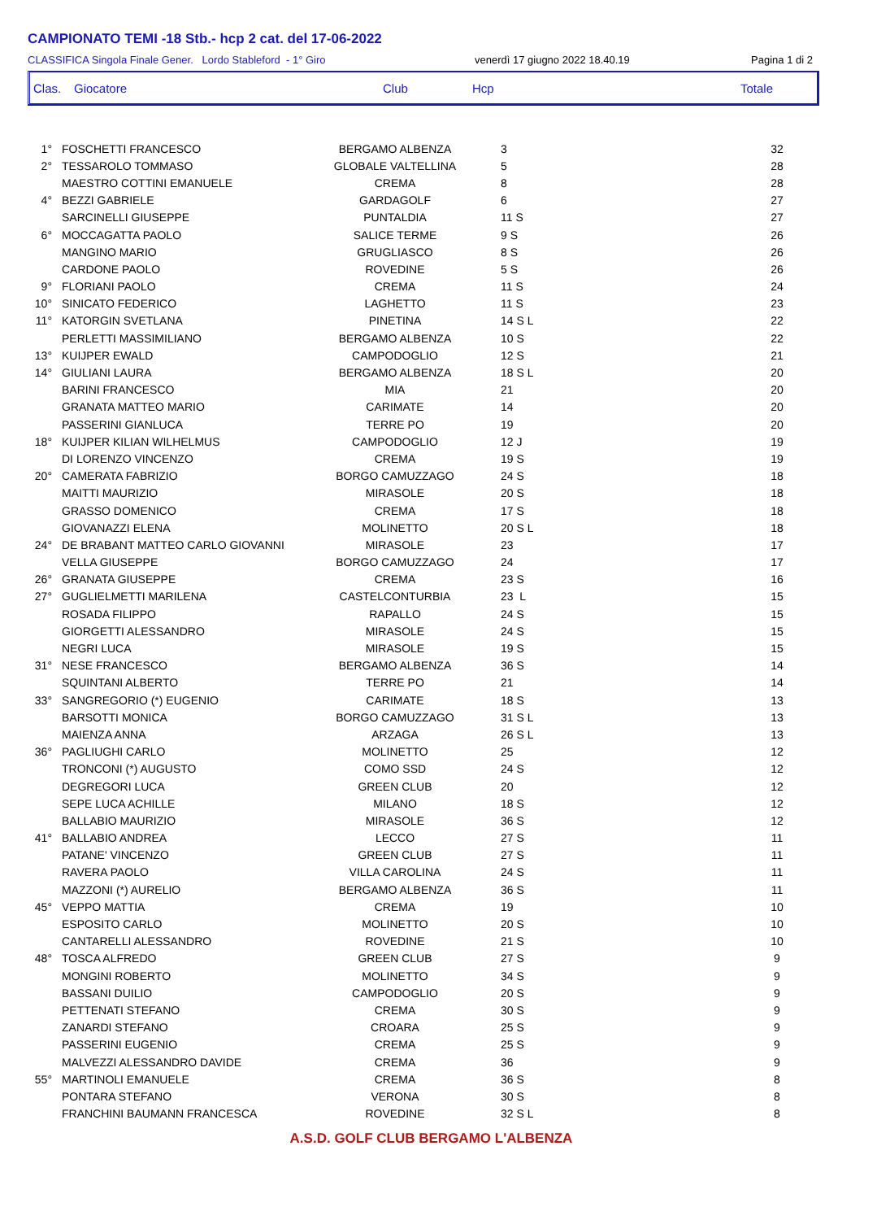CAMPIONATO TEMI -18 Stb.- hcp 2 cat. del 17-06-2022
CLASSIFICA Singola Finale Gener. Lordo Stableford - 1° Giro venerdì 17 giugno 2022 18.40.19 Pagina 1 di 2
Clas. Giocatore Club Hcp Totale
| 1° | FOSCHETTI FRANCESCO | BERGAMO ALBENZA | 3 | 32 |
| 2° | TESSAROLO TOMMASO | GLOBALE VALTELLINA | 5 | 28 |
| | MAESTRO COTTINI EMANUELE | CREMA | 8 | 28 |
| 4° | BEZZI GABRIELE | GARDAGOLF | 6 | 27 |
| | SARCINELLI GIUSEPPE | PUNTALDIA | 11 S | 27 |
| 6° | MOCCAGATTA PAOLO | SALICE TERME | 9 S | 26 |
| | MANGINO MARIO | GRUGLIASCO | 8 S | 26 |
| | CARDONE PAOLO | ROVEDINE | 5 S | 26 |
| 9° | FLORIANI PAOLO | CREMA | 11 S | 24 |
| 10° | SINICATO FEDERICO | LAGHETTO | 11 S | 23 |
| 11° | KATORGIN SVETLANA | PINETINA | 14 S L | 22 |
| | PERLETTI MASSIMILIANO | BERGAMO ALBENZA | 10 S | 22 |
| 13° | KUIJPER EWALD | CAMPODOGLIO | 12 S | 21 |
| 14° | GIULIANI LAURA | BERGAMO ALBENZA | 18 S L | 20 |
| | BARINI FRANCESCO | MIA | 21 | 20 |
| | GRANATA MATTEO MARIO | CARIMATE | 14 | 20 |
| | PASSERINI GIANLUCA | TERRE PO | 19 | 20 |
| 18° | KUIJPER KILIAN WILHELMUS | CAMPODOGLIO | 12 J | 19 |
| | DI LORENZO VINCENZO | CREMA | 19 S | 19 |
| 20° | CAMERATA FABRIZIO | BORGO CAMUZZAGO | 24 S | 18 |
| | MAITTI MAURIZIO | MIRASOLE | 20 S | 18 |
| | GRASSO DOMENICO | CREMA | 17 S | 18 |
| | GIOVANAZZI ELENA | MOLINETTO | 20 S L | 18 |
| 24° | DE BRABANT MATTEO CARLO GIOVANNI | MIRASOLE | 23 | 17 |
| | VELLA GIUSEPPE | BORGO CAMUZZAGO | 24 | 17 |
| 26° | GRANATA GIUSEPPE | CREMA | 23 S | 16 |
| 27° | GUGLIELMETTI MARILENA | CASTELCONTURBIA | 23 L | 15 |
| | ROSADA FILIPPO | RAPALLO | 24 S | 15 |
| | GIORGETTI ALESSANDRO | MIRASOLE | 24 S | 15 |
| | NEGRI LUCA | MIRASOLE | 19 S | 15 |
| 31° | NESE FRANCESCO | BERGAMO ALBENZA | 36 S | 14 |
| | SQUINTANI ALBERTO | TERRE PO | 21 | 14 |
| 33° | SANGREGORIO (*) EUGENIO | CARIMATE | 18 S | 13 |
| | BARSOTTI MONICA | BORGO CAMUZZAGO | 31 S L | 13 |
| | MAIENZA ANNA | ARZAGA | 26 S L | 13 |
| 36° | PAGLIUGHI CARLO | MOLINETTO | 25 | 12 |
| | TRONCONI (*) AUGUSTO | COMO SSD | 24 S | 12 |
| | DEGREGORI LUCA | GREEN CLUB | 20 | 12 |
| | SEPE LUCA ACHILLE | MILANO | 18 S | 12 |
| | BALLABIO MAURIZIO | MIRASOLE | 36 S | 12 |
| 41° | BALLABIO ANDREA | LECCO | 27 S | 11 |
| | PATANE' VINCENZO | GREEN CLUB | 27 S | 11 |
| | RAVERA PAOLO | VILLA CAROLINA | 24 S | 11 |
| | MAZZONI (*) AURELIO | BERGAMO ALBENZA | 36 S | 11 |
| 45° | VEPPO MATTIA | CREMA | 19 | 10 |
| | ESPOSITO CARLO | MOLINETTO | 20 S | 10 |
| | CANTARELLI ALESSANDRO | ROVEDINE | 21 S | 10 |
| 48° | TOSCA ALFREDO | GREEN CLUB | 27 S | 9 |
| | MONGINI ROBERTO | MOLINETTO | 34 S | 9 |
| | BASSANI DUILIO | CAMPODOGLIO | 20 S | 9 |
| | PETTENATI STEFANO | CREMA | 30 S | 9 |
| | ZANARDI STEFANO | CROARA | 25 S | 9 |
| | PASSERINI EUGENIO | CREMA | 25 S | 9 |
| | MALVEZZI ALESSANDRO DAVIDE | CREMA | 36 | 9 |
| 55° | MARTINOLI EMANUELE | CREMA | 36 S | 8 |
| | PONTARA STEFANO | VERONA | 30 S | 8 |
| | FRANCHINI BAUMANN FRANCESCA | ROVEDINE | 32 S L | 8 |
A.S.D. GOLF CLUB BERGAMO L'ALBENZA